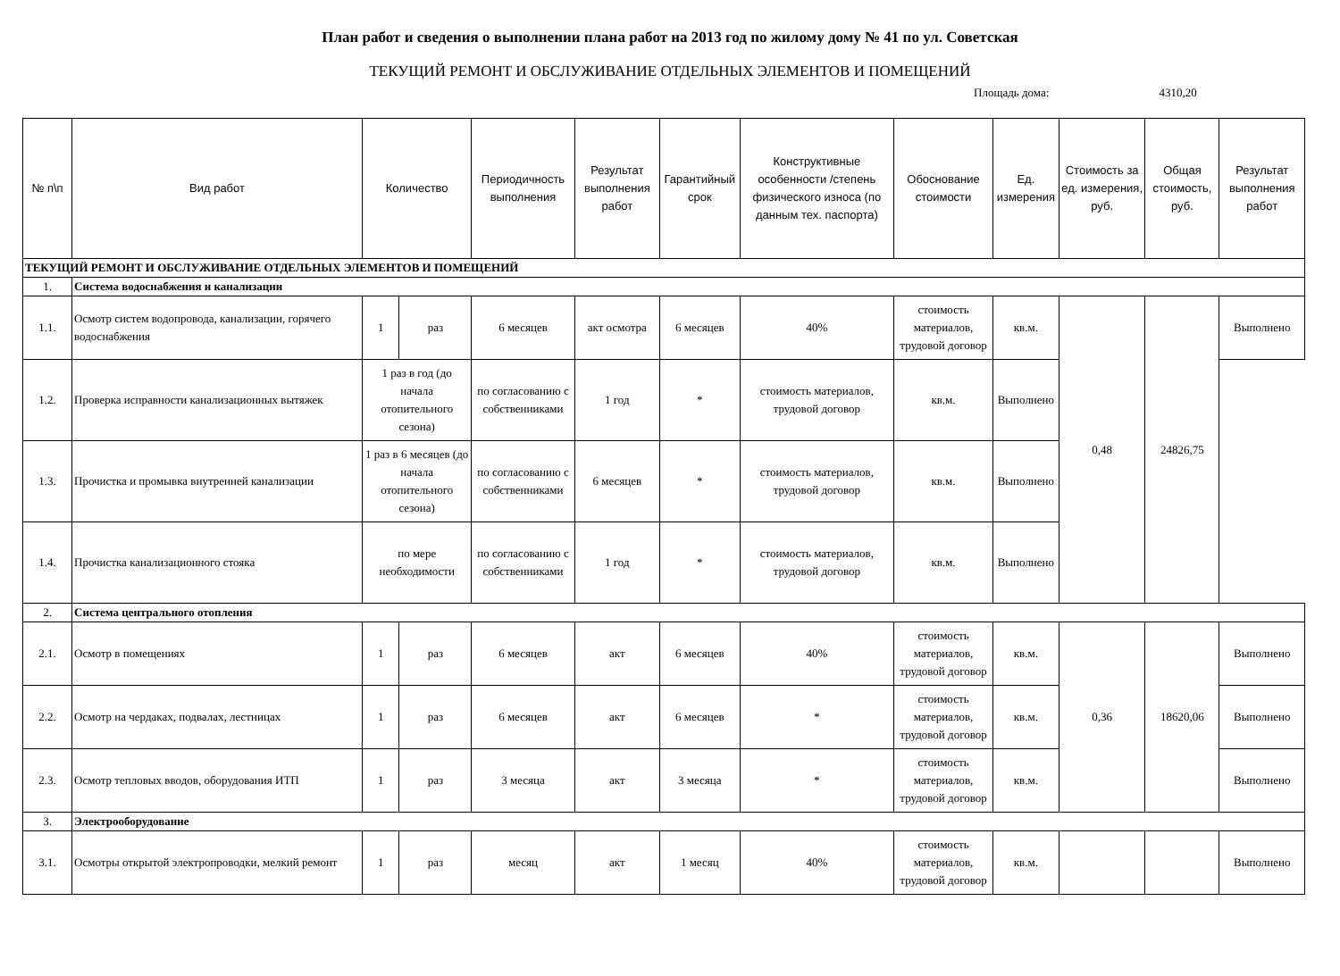План работ и сведения о выполнении плана работ на 2013 год по жилому дому № 41 по ул. Советская
ТЕКУЩИЙ РЕМОНТ И ОБСЛУЖИВАНИЕ ОТДЕЛЬНЫХ ЭЛЕМЕНТОВ И ПОМЕЩЕНИЙ
Площадь дома: 4310,20
| № п\п | Вид работ | Количество | | Периодичность выполнения | Результат выполнения работ | Гарантийный срок | Конструктивные особенности /степень физического износа (по данным тех. паспорта) | Обоснование стоимости | Ед. измерения | Стоимость за ед. измерения, руб. | Общая стоимость, руб. | Результат выполнения работ |
| --- | --- | --- | --- | --- | --- | --- | --- | --- | --- | --- | --- | --- |
| ТЕКУЩИЙ РЕМОНТ И ОБСЛУЖИВАНИЕ ОТДЕЛЬНЫХ ЭЛЕМЕНТОВ И ПОМЕЩЕНИЙ | | | | | | | | | | | | |
| 1. | Система водоснабжения и канализации | | | | | | | | | | | |
| 1.1. | Осмотр систем водопровода, канализации, горячего водоснабжения | 1 | раз | 6 месяцев | акт осмотра | 6 месяцев | 40% | стоимость материалов, трудовой договор | кв.м. | 0,48 | 24826,75 | Выполнено |
| 1.2. | Проверка исправности канализационных вытяжек | 1 раз в год (до начала отопительного сезона) | | по согласованию с собственниками | 1 год | * | стоимость материалов, трудовой договор | кв.м. | Выполнено | | | |
| 1.3. | Прочистка и промывка внутренней канализации | 1 раз в 6 месяцев (до начала отопительного сезона) | | по согласованию с собственниками | 6 месяцев | * | стоимость материалов, трудовой договор | кв.м. | Выполнено | | | |
| 1.4. | Прочистка канализационного стояка | по мере необходимости | | по согласованию с собственниками | 1 год | * | стоимость материалов, трудовой договор | кв.м. | Выполнено | | | |
| 2. | Система центрального отопления | | | | | | | | | | | |
| 2.1. | Осмотр в помещениях | 1 | раз | 6 месяцев | акт | 6 месяцев | 40% | стоимость материалов, трудовой договор | кв.м. | 0,36 | 18620,06 | Выполнено |
| 2.2. | Осмотр на чердаках, подвалах, лестницах | 1 | раз | 6 месяцев | акт | 6 месяцев | * | стоимость материалов, трудовой договор | кв.м. | | | Выполнено |
| 2.3. | Осмотр тепловых вводов, оборудования ИТП | 1 | раз | 3 месяца | акт | 3 месяца | * | стоимость материалов, трудовой договор | кв.м. | | | Выполнено |
| 3. | Электрооборудование | | | | | | | | | | | |
| 3.1. | Осмотры открытой электропроводки, мелкий ремонт | 1 | раз | месяц | акт | 1 месяц | 40% | стоимость материалов, трудовой договор | кв.м. | | | Выполнено |